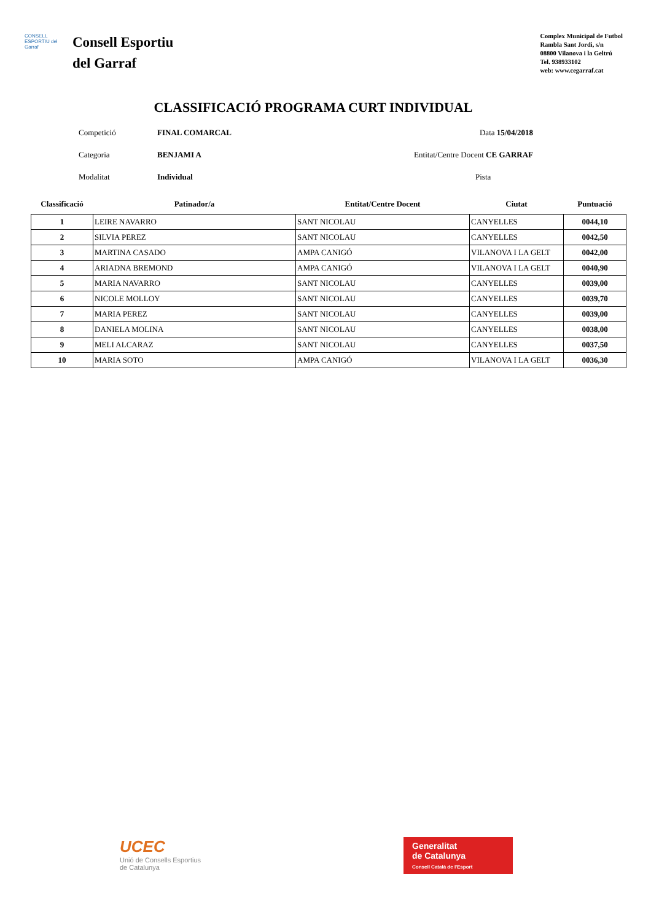CONSELL ESPORTIU del Garraf
Consell Esportiu
del Garraf
Complex Municipal de Futbol
Rambla Sant Jordi, s/n
08800 Vilanova i la Geltrú
Tel. 938933102
web: www.cegarraf.cat
CLASSIFICACIÓ PROGRAMA CURT INDIVIDUAL
Competició FINAL COMARCAL Data 15/04/2018
Categoria BENJAMI A Entitat/Centre Docent CE GARRAF
Modalitat Individual Pista
| Classificació | Patinador/a | Entitat/Centre Docent | Ciutat | Puntuació |
| --- | --- | --- | --- | --- |
| 1 | LEIRE NAVARRO | SANT NICOLAU | CANYELLES | 0044,10 |
| 2 | SILVIA PEREZ | SANT NICOLAU | CANYELLES | 0042,50 |
| 3 | MARTINA CASADO | AMPA CANIGÓ | VILANOVA I LA GELT | 0042,00 |
| 4 | ARIADNA BREMOND | AMPA CANIGÓ | VILANOVA I LA GELT | 0040,90 |
| 5 | MARIA NAVARRO | SANT NICOLAU | CANYELLES | 0039,00 |
| 6 | NICOLE MOLLOY | SANT NICOLAU | CANYELLES | 0039,70 |
| 7 | MARIA PEREZ | SANT NICOLAU | CANYELLES | 0039,00 |
| 8 | DANIELA MOLINA | SANT NICOLAU | CANYELLES | 0038,00 |
| 9 | MELI ALCARAZ | SANT NICOLAU | CANYELLES | 0037,50 |
| 10 | MARIA SOTO | AMPA CANIGÓ | VILANOVA I LA GELT | 0036,30 |
UCEC
Unió de Consells Esportius
de Catalunya
Generalitat
de Catalunya
Consell Català de l'Esport